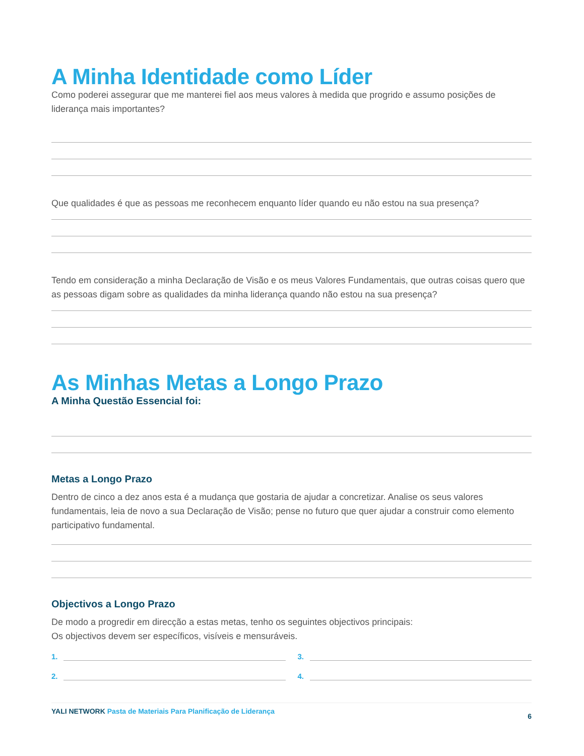A Minha Identidade como Líder
Como poderei assegurar que me manterei fiel aos meus valores à medida que progrido e assumo posições de liderança mais importantes?
Que qualidades é que as pessoas me reconhecem enquanto líder quando eu não estou na sua presença?
Tendo em consideração a minha Declaração de Visão e os meus Valores Fundamentais, que outras coisas quero que as pessoas digam sobre as qualidades da minha liderança quando não estou na sua presença?
As Minhas Metas a Longo Prazo
A Minha Questão Essencial foi:
Metas a Longo Prazo
Dentro de cinco a dez anos esta é a mudança que gostaria de ajudar a concretizar. Analise os seus valores fundamentais, leia de novo a sua Declaração de Visão; pense no futuro que quer ajudar a construir como elemento participativo fundamental.
Objectivos a Longo Prazo
De modo a progredir em direcção a estas metas, tenho os seguintes objectivos principais:
Os objectivos devem ser específicos, visíveis e mensuráveis.
1. 3.
2. 4.
YALI NETWORK Pasta de Materiais Para Planificação de Liderança
6